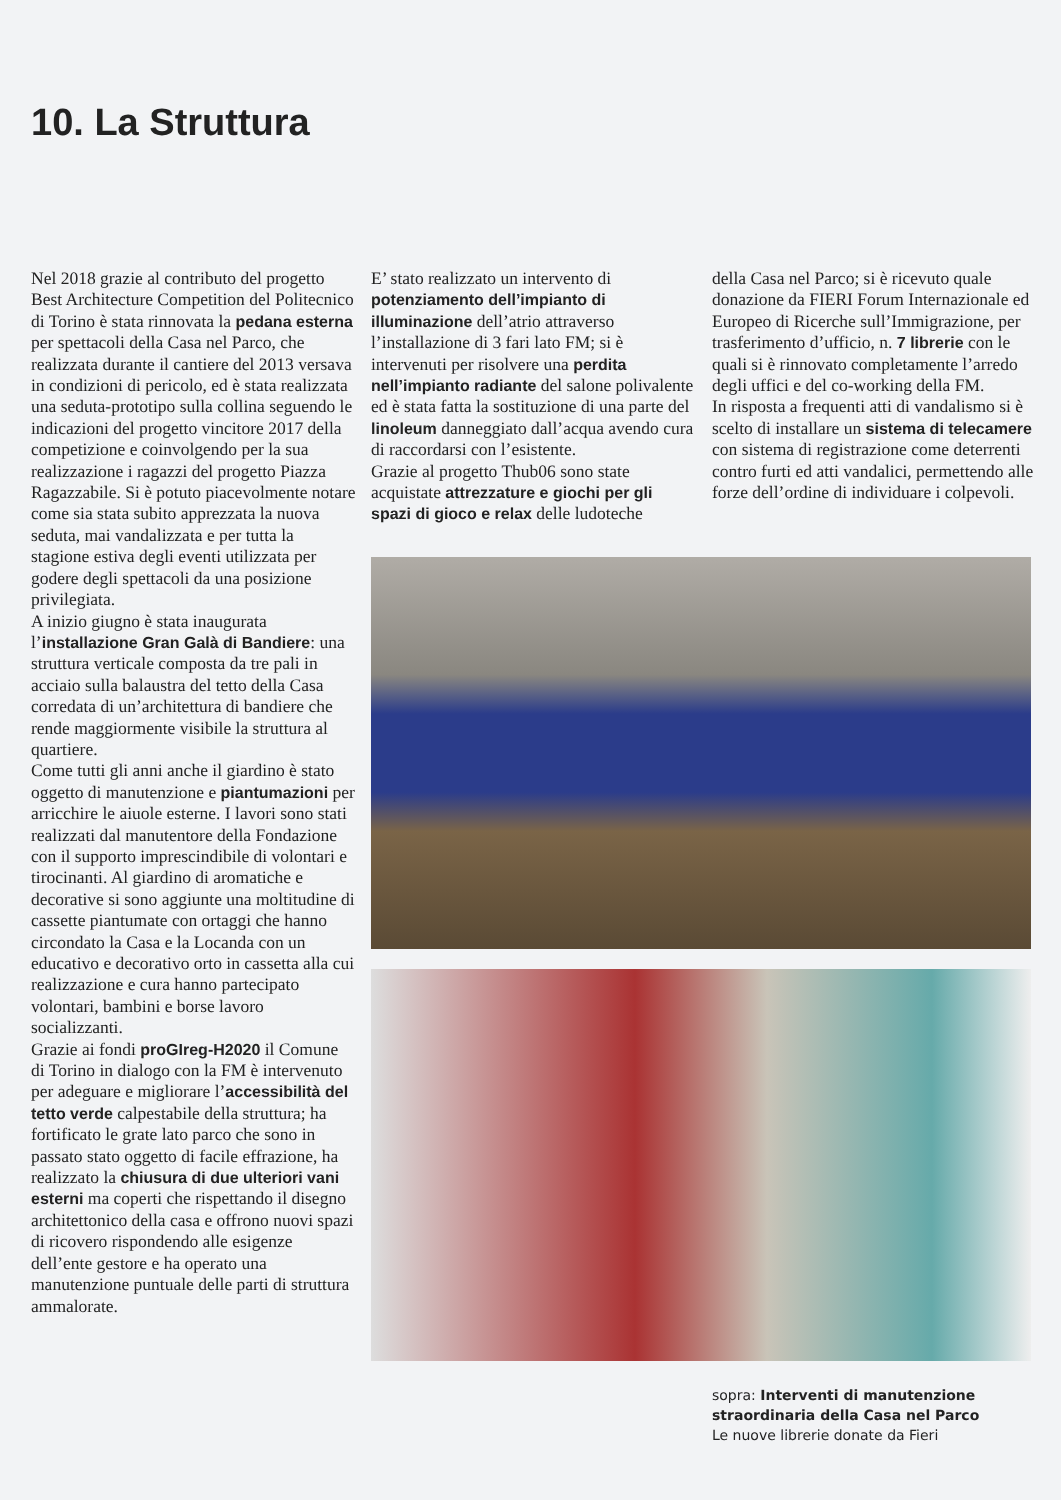10. La Struttura
Nel 2018 grazie al contributo del progetto Best Architecture Competition del Politecnico di Torino è stata rinnovata la pedana esterna per spettacoli della Casa nel Parco, che realizzata durante il cantiere del 2013 versava in condizioni di pericolo, ed è stata realizzata una seduta-prototipo sulla collina seguendo le indicazioni del progetto vincitore 2017 della competizione e coinvolgendo per la sua realizzazione i ragazzi del progetto Piazza Ragazzabile. Si è potuto piacevolmente notare come sia stata subito apprezzata la nuova seduta, mai vandalizzata e per tutta la stagione estiva degli eventi utilizzata per godere degli spettacoli da una posizione privilegiata.
A inizio giugno è stata inaugurata l’installazione Gran Galà di Bandiere: una struttura verticale composta da tre pali in acciaio sulla balaustra del tetto della Casa corredata di un’architettura di bandiere che rende maggiormente visibile la struttura al quartiere.
Come tutti gli anni anche il giardino è stato oggetto di manutenzione e piantumazioni per arricchire le aiuole esterne. I lavori sono stati realizzati dal manutentore della Fondazione con il supporto imprescindibile di volontari e tirocinanti. Al giardino di aromatiche e decorative si sono aggiunte una moltitudine di cassette piantumate con ortaggi che hanno circondato la Casa e la Locanda con un educativo e decorativo orto in cassetta alla cui realizzazione e cura hanno partecipato volontari, bambini e borse lavoro socializzanti.
Grazie ai fondi proGIreg-H2020 il Comune di Torino in dialogo con la FM è intervenuto per adeguare e migliorare l’accessibilità del tetto verde calpestabile della struttura; ha fortificato le grate lato parco che sono in passato stato oggetto di facile effrazione, ha realizzato la chiusura di due ulteriori vani esterni ma coperti che rispettando il disegno architettonico della casa e offrono nuovi spazi di ricovero rispondendo alle esigenze dell’ente gestore e ha operato una manutenzione puntuale delle parti di struttura ammalorate.
E’ stato realizzato un intervento di potenziamento dell’impianto di illuminazione dell’atrio attraverso l’installazione di 3 fari lato FM; si è intervenuti per risolvere una perdita nell’impianto radiante del salone polivalente ed è stata fatta la sostituzione di una parte del linoleum danneggiato dall’acqua avendo cura di raccordarsi con l’esistente.
Grazie al progetto Thub06 sono state acquistate attrezzature e giochi per gli spazi di gioco e relax delle ludoteche
della Casa nel Parco; si è ricevuto quale donazione da FIERI Forum Internazionale ed Europeo di Ricerche sull’Immigrazione, per trasferimento d’ufficio, n. 7 librerie con le quali si è rinnovato completamente l’arredo degli uffici e del co-working della FM.
In risposta a frequenti atti di vandalismo si è scelto di installare un sistema di telecamere con sistema di registrazione come deterrenti contro furti ed atti vandalici, permettendo alle forze dell’ordine di individuare i colpevoli.
sopra: Interventi di manutenzione straordinaria della Casa nel Parco
Le nuove librerie donate da Fieri